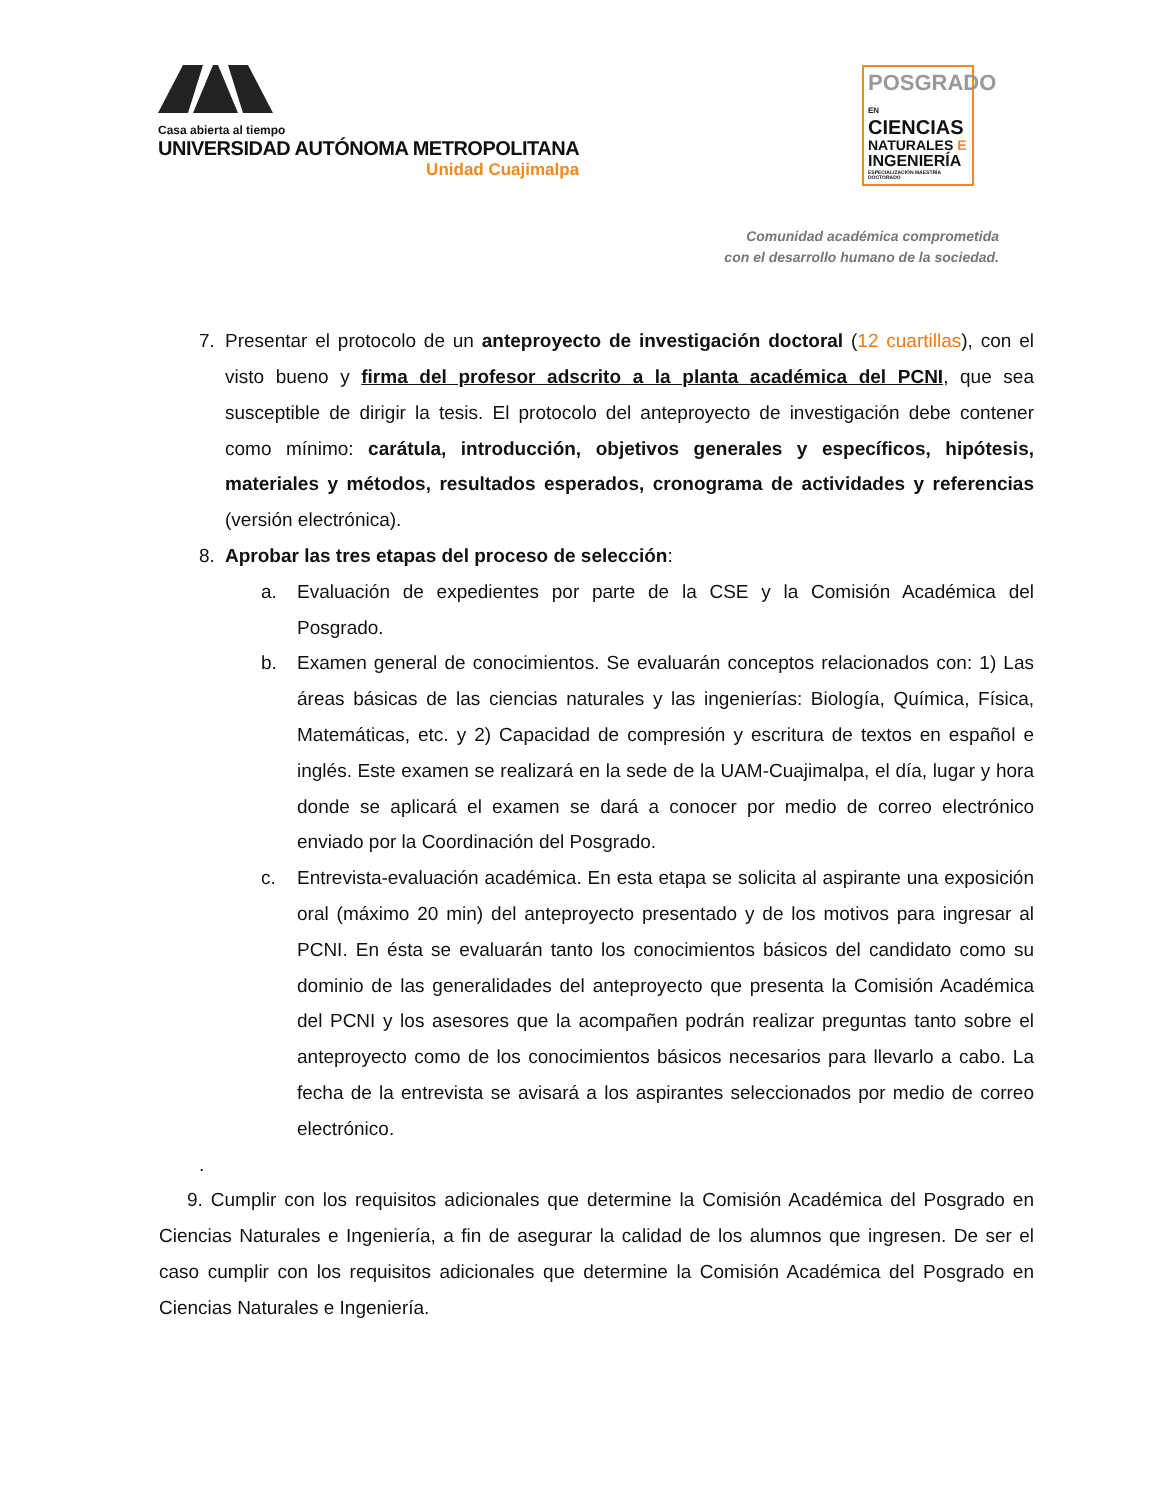Casa abierta al tiempo
UNIVERSIDAD AUTÓNOMA METROPOLITANA
Unidad Cuajimalpa
POSGRADO EN
CIENCIAS
NATURALES E
INGENIERÍA
ESPECIALIZACIÓN MAESTRÍA DOCTORADO
Comunidad académica comprometida
con el desarrollo humano de la sociedad.
7. Presentar el protocolo de un anteproyecto de investigación doctoral (12 cuartillas), con el visto bueno y firma del profesor adscrito a la planta académica del PCNI, que sea susceptible de dirigir la tesis. El protocolo del anteproyecto de investigación debe contener como mínimo: carátula, introducción, objetivos generales y específicos, hipótesis, materiales y métodos, resultados esperados, cronograma de actividades y referencias (versión electrónica).
8. Aprobar las tres etapas del proceso de selección:
a. Evaluación de expedientes por parte de la CSE y la Comisión Académica del Posgrado.
b. Examen general de conocimientos. Se evaluarán conceptos relacionados con: 1) Las áreas básicas de las ciencias naturales y las ingenierías: Biología, Química, Física, Matemáticas, etc. y 2) Capacidad de compresión y escritura de textos en español e inglés. Este examen se realizará en la sede de la UAM-Cuajimalpa, el día, lugar y hora donde se aplicará el examen se dará a conocer por medio de correo electrónico enviado por la Coordinación del Posgrado.
c. Entrevista-evaluación académica. En esta etapa se solicita al aspirante una exposición oral (máximo 20 min) del anteproyecto presentado y de los motivos para ingresar al PCNI. En ésta se evaluarán tanto los conocimientos básicos del candidato como su dominio de las generalidades del anteproyecto que presenta la Comisión Académica del PCNI y los asesores que la acompañen podrán realizar preguntas tanto sobre el anteproyecto como de los conocimientos básicos necesarios para llevarlo a cabo. La fecha de la entrevista se avisará a los aspirantes seleccionados por medio de correo electrónico.
.
9. Cumplir con los requisitos adicionales que determine la Comisión Académica del Posgrado en Ciencias Naturales e Ingeniería, a fin de asegurar la calidad de los alumnos que ingresen. De ser el caso cumplir con los requisitos adicionales que determine la Comisión Académica del Posgrado en Ciencias Naturales e Ingeniería.